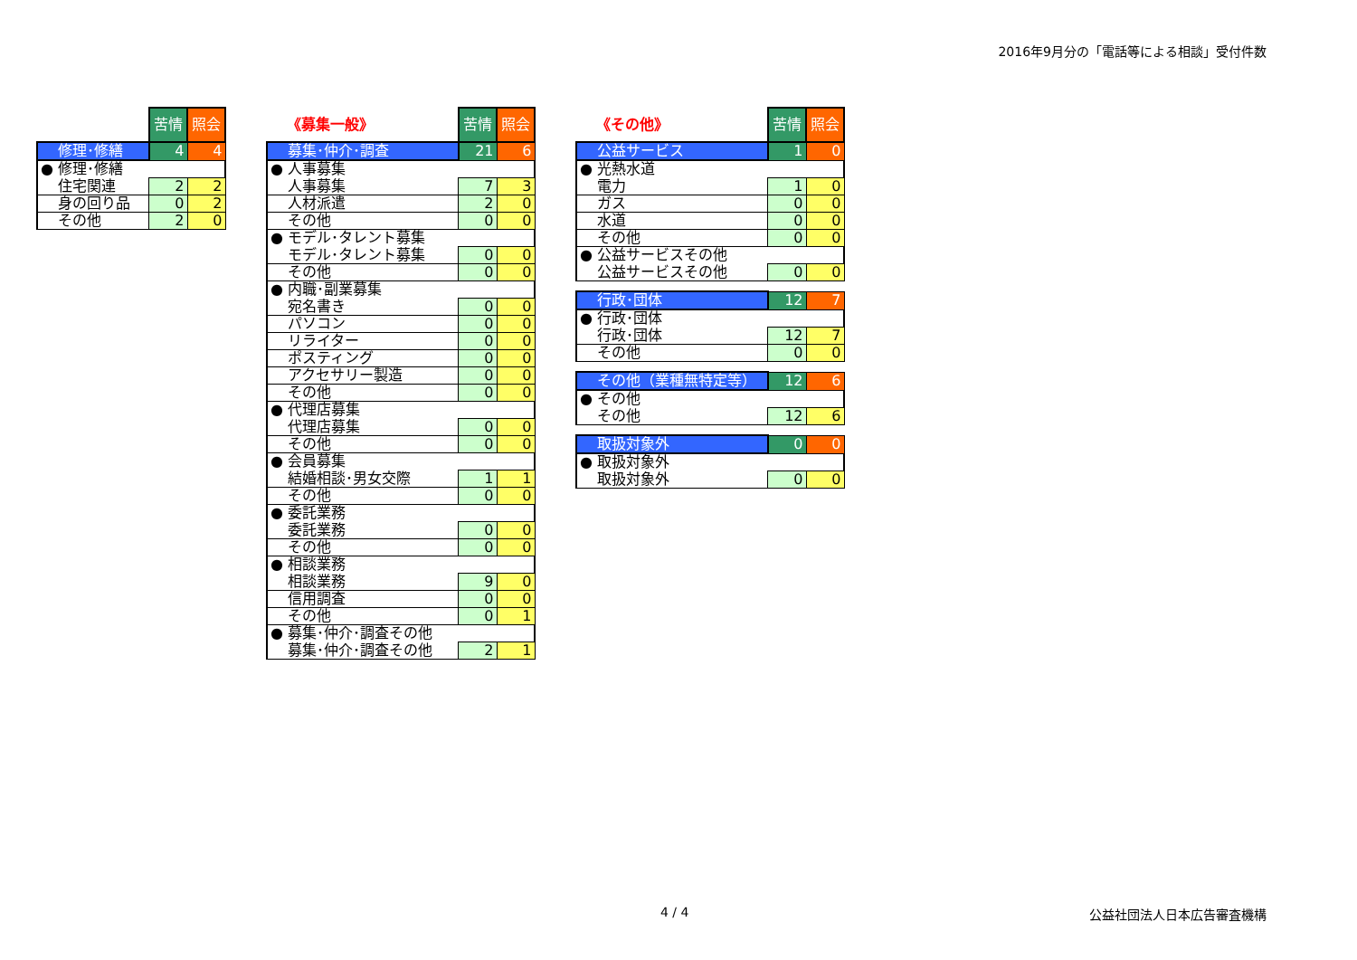2016年9月分の「電話等による相談」受付件数
| | 苦情 | 照会 |
| 修理･修繕 | 4 | 4 |
| ● 修理･修繕 | | |
| 住宅関連 | 2 | 2 |
| 身の回り品 | 0 | 2 |
| その他 | 2 | 0 |
| 《募集一般》 | 苦情 | 照会 |
| 募集･仲介･調査 | 21 | 6 |
| ● 人事募集 | | |
| 人事募集 | 7 | 3 |
| 人材派遣 | 2 | 0 |
| その他 | 0 | 0 |
| ● モデル･タレント募集 | | |
| モデル･タレント募集 | 0 | 0 |
| その他 | 0 | 0 |
| ● 内職･副業募集 | | |
| 宛名書き | 0 | 0 |
| パソコン | 0 | 0 |
| リライター | 0 | 0 |
| ポスティング | 0 | 0 |
| アクセサリー製造 | 0 | 0 |
| その他 | 0 | 0 |
| ● 代理店募集 | | |
| 代理店募集 | 0 | 0 |
| その他 | 0 | 0 |
| ● 会員募集 | | |
| 結婚相談･男女交際 | 1 | 1 |
| その他 | 0 | 0 |
| ● 委託業務 | | |
| 委託業務 | 0 | 0 |
| その他 | 0 | 0 |
| ● 相談業務 | | |
| 相談業務 | 9 | 0 |
| 信用調査 | 0 | 0 |
| その他 | 0 | 1 |
| ● 募集･仲介･調査その他 | | |
| 募集･仲介･調査その他 | 2 | 1 |
| 《その他》 | 苦情 | 照会 |
| 公益サービス | 1 | 0 |
| ● 光熱水道 | | |
| 電力 | 1 | 0 |
| ガス | 0 | 0 |
| 水道 | 0 | 0 |
| その他 | 0 | 0 |
| ● 公益サービスその他 | | |
| 公益サービスその他 | 0 | 0 |
| 行政･団体 | 12 | 7 |
| ● 行政･団体 | | |
| 行政･団体 | 12 | 7 |
| その他 | 0 | 0 |
| その他（業種無特定等） | 12 | 6 |
| ● その他 | | |
| その他 | 12 | 6 |
| 取扱対象外 | 0 | 0 |
| ● 取扱対象外 | | |
| 取扱対象外 | 0 | 0 |
4 / 4 公益社団法人日本広告審査機構